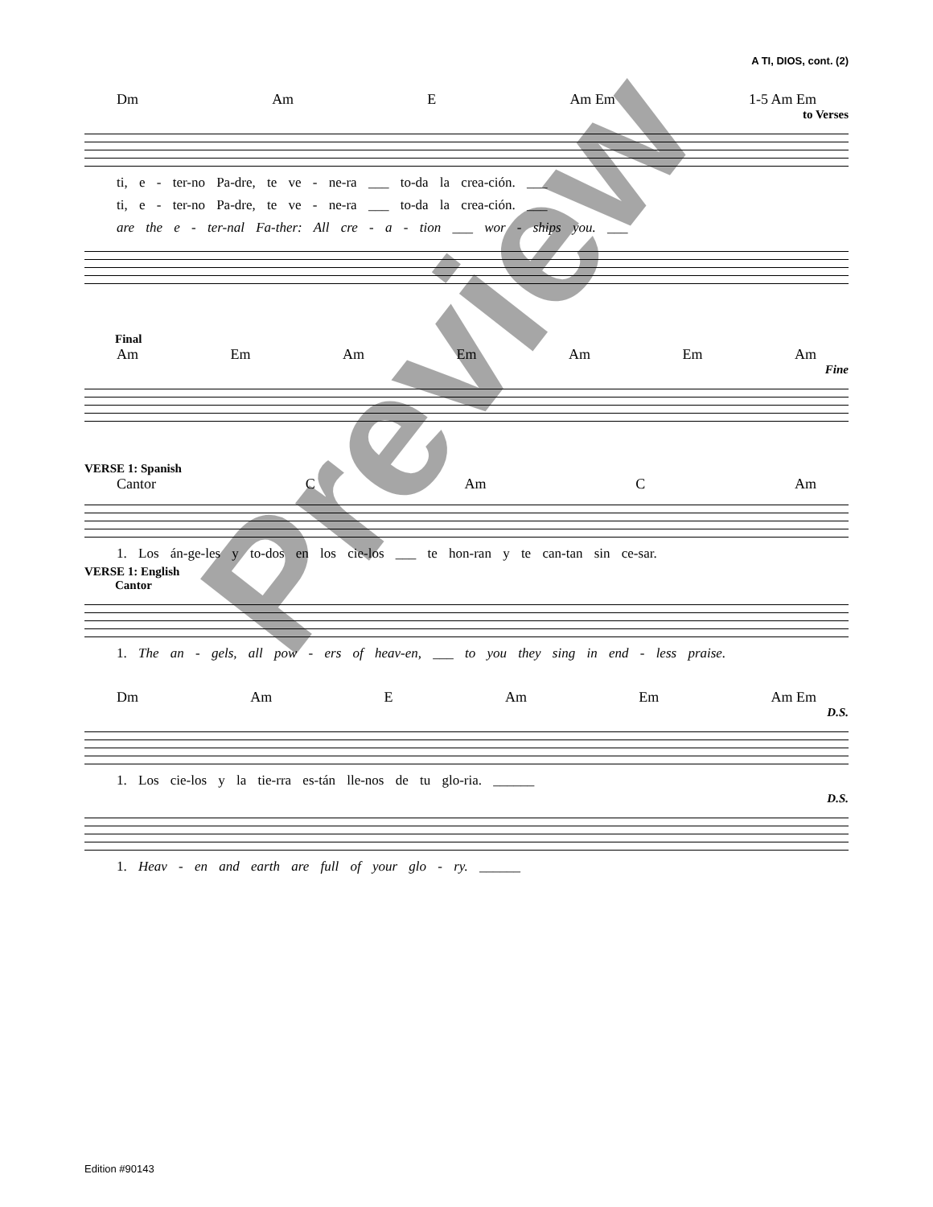A TI, DIOS, cont. (2)
Dm Am E Am Em 1-5 Am Em
to Verses
ti, e - ter-no Pa-dre, te ve - ne-ra ___ to-da la crea-ción. ___
ti, e - ter-no Pa-dre, te ve - ne-ra ___ to-da la crea-ción. ___
are the e - ter-nal Fa-ther: All cre - a - tion ___ wor - ships you. ___
Final
Am Em Am Em Am Em Am
Fine
VERSE 1: Spanish
Cantor C Am C Am
1. Los án-ge-les y to-dos en los cie-los ___ te hon-ran y te can-tan sin ce-sar.
VERSE 1: English
Cantor
1. The an - gels, all pow - ers of heav-en, ___ to you they sing in end - less praise.
Dm Am E Am Em Am Em
D.S.
1. Los cie-los y la tie-rra es-tán lle-nos de tu glo-ria. ______
D.S.
1. Heav - en and earth are full of your glo - ry. ______
Preview
Edition #90143